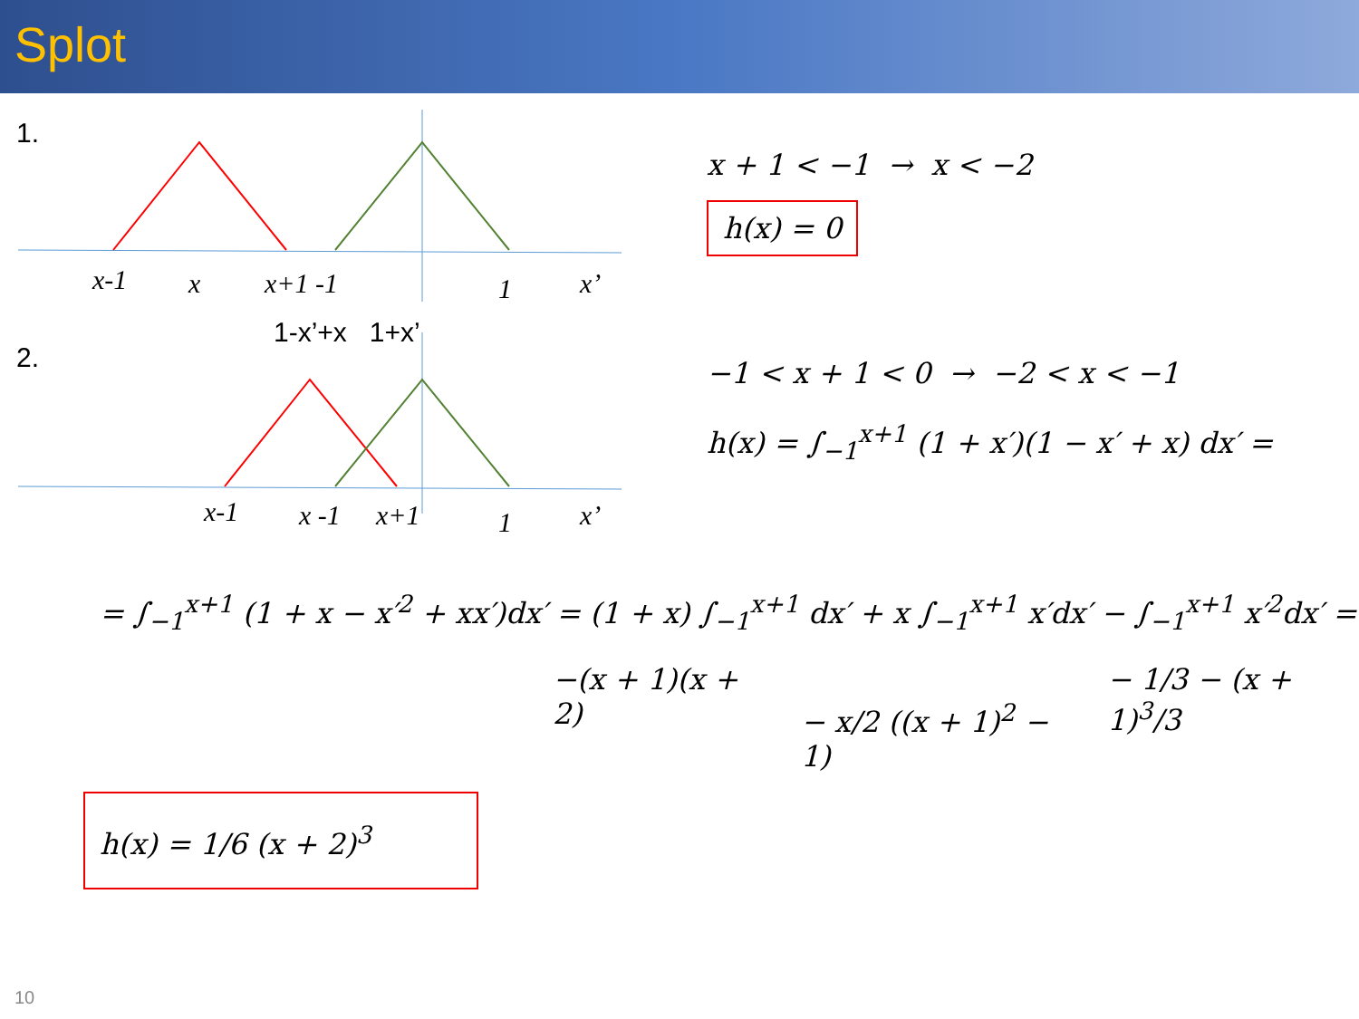Splot
1.
x-1
x
x+1 -1
1
x’
2.
1-x’+x 1+x’
x-1
x -1
x+1
1
x’
x + 1 < −1 → x < −2
h(x) = 0
−1 < x + 1 < 0 → −2 < x < −1
h(x) = ∫<sub>−1</sub><sup>x+1</sup> (1 + x′)(1 − x′ + x) dx′ =
= ∫<sub>−1</sub><sup>x+1</sup> (1 + x − x′<sup>2</sup> + xx′)dx′ = (1 + x) ∫<sub>−1</sub><sup>x+1</sup> dx′ + x ∫<sub>−1</sub><sup>x+1</sup> x′dx′ − ∫<sub>−1</sub><sup>x+1</sup> x′<sup>2</sup>dx′ =
−(x + 1)(x + 2) − x/2 ((x + 1)<sup>2</sup> − 1) − 1/3 − (x + 1)<sup>3</sup>/3
h(x) = 1/6 (x + 2)<sup>3</sup>
10